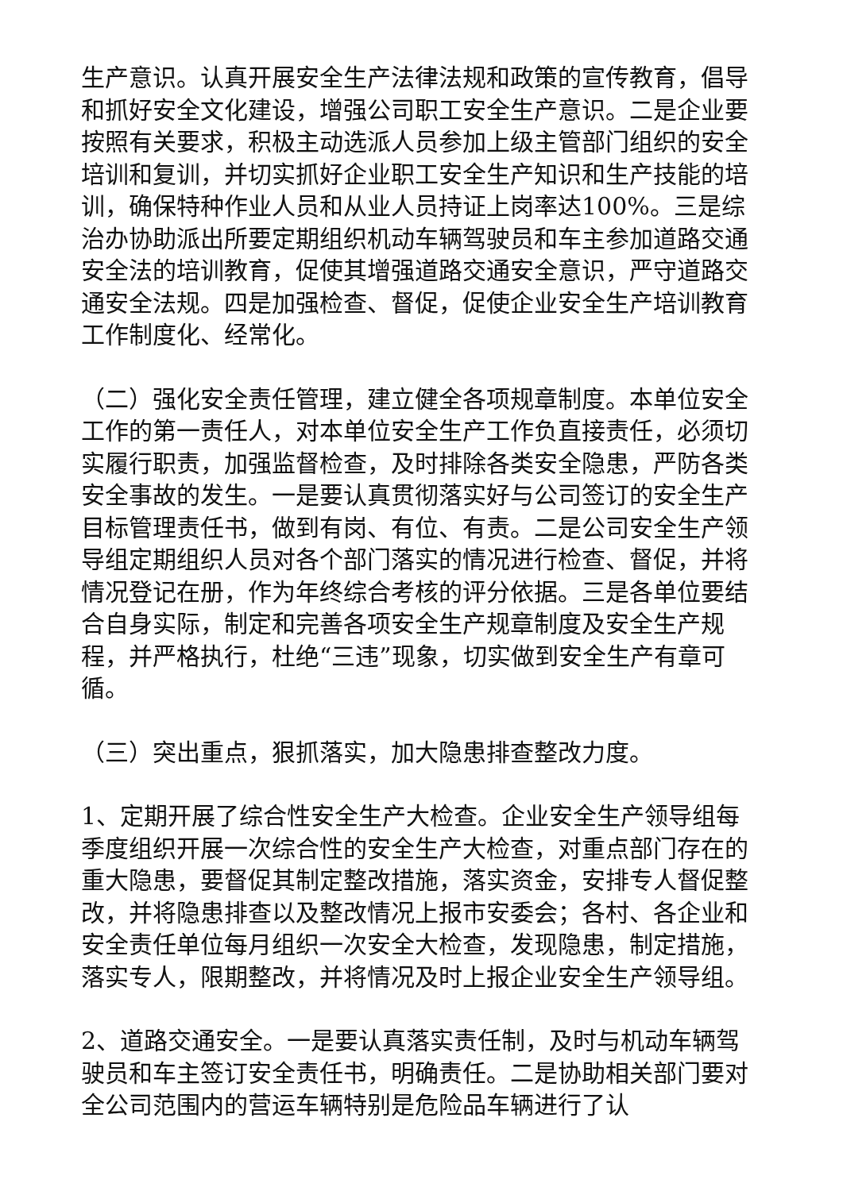生产意识。认真开展安全生产法律法规和政策的宣传教育，倡导和抓好安全文化建设，增强公司职工安全生产意识。二是企业要按照有关要求，积极主动选派人员参加上级主管部门组织的安全培训和复训，并切实抓好企业职工安全生产知识和生产技能的培训，确保特种作业人员和从业人员持证上岗率达100%。三是综治办协助派出所要定期组织机动车辆驾驶员和车主参加道路交通安全法的培训教育，促使其增强道路交通安全意识，严守道路交通安全法规。四是加强检查、督促，促使企业安全生产培训教育工作制度化、经常化。
（二）强化安全责任管理，建立健全各项规章制度。本单位安全工作的第一责任人，对本单位安全生产工作负直接责任，必须切实履行职责，加强监督检查，及时排除各类安全隐患，严防各类安全事故的发生。一是要认真贯彻落实好与公司签订的安全生产目标管理责任书，做到有岗、有位、有责。二是公司安全生产领导组定期组织人员对各个部门落实的情况进行检查、督促，并将情况登记在册，作为年终综合考核的评分依据。三是各单位要结合自身实际，制定和完善各项安全生产规章制度及安全生产规程，并严格执行，杜绝“三违”现象，切实做到安全生产有章可循。
（三）突出重点，狠抓落实，加大隐患排查整改力度。
1、定期开展了综合性安全生产大检查。企业安全生产领导组每季度组织开展一次综合性的安全生产大检查，对重点部门存在的重大隐患，要督促其制定整改措施，落实资金，安排专人督促整改，并将隐患排查以及整改情况上报市安委会；各村、各企业和安全责任单位每月组织一次安全大检查，发现隐患，制定措施，落实专人，限期整改，并将情况及时上报企业安全生产领导组。
2、道路交通安全。一是要认真落实责任制，及时与机动车辆驾驶员和车主签订安全责任书，明确责任。二是协助相关部门要对全公司范围内的营运车辆特别是危险品车辆进行了认